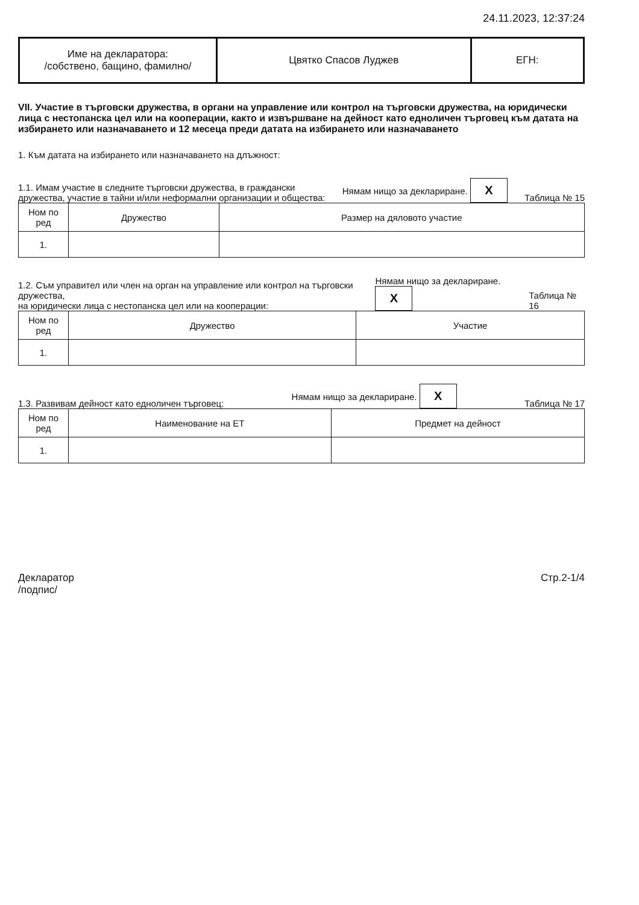24.11.2023, 12:37:24
| Име на декларатора: /собствено, бащино, фамилно/ | Цвятко Спасов Луджев | ЕГН: |
VII. Участие в търговски дружества, в органи на управление или контрол на търговски дружества, на юридически лица с нестопанска цел или на кооперации, както и извършване на дейност като едноличен търговец към датата на избирането или назначаването и 12 месеца преди датата на избирането или назначаването
1. Към датата на избирането или назначаването на длъжност:
1.1. Имам участие в следните търговски дружества, в граждански
дружества, участие в тайни и/или неформални организации и общества:
Нямам нищо за деклариране. X
Таблица № 15
| Ном по ред | Дружество | Размер на дяловото участие |
| --- | --- | --- |
| 1. | | |
1.2. Съм управител или член на орган на управление или контрол на търговски дружества,
на юридически лица с нестопанска цел или на кооперации:
Нямам нищо за деклариране. X
Таблица № 16
| Ном по ред | Дружество | Участие |
| --- | --- | --- |
| 1. | | |
1.3. Развивам дейност като едноличен търговец:
Нямам нищо за деклариране. X
Таблица № 17
| Ном по ред | Наименование на ЕТ | Предмет на дейност |
| --- | --- | --- |
| 1. | | |
Декларатор
/подпис/
Стр.2-1/4